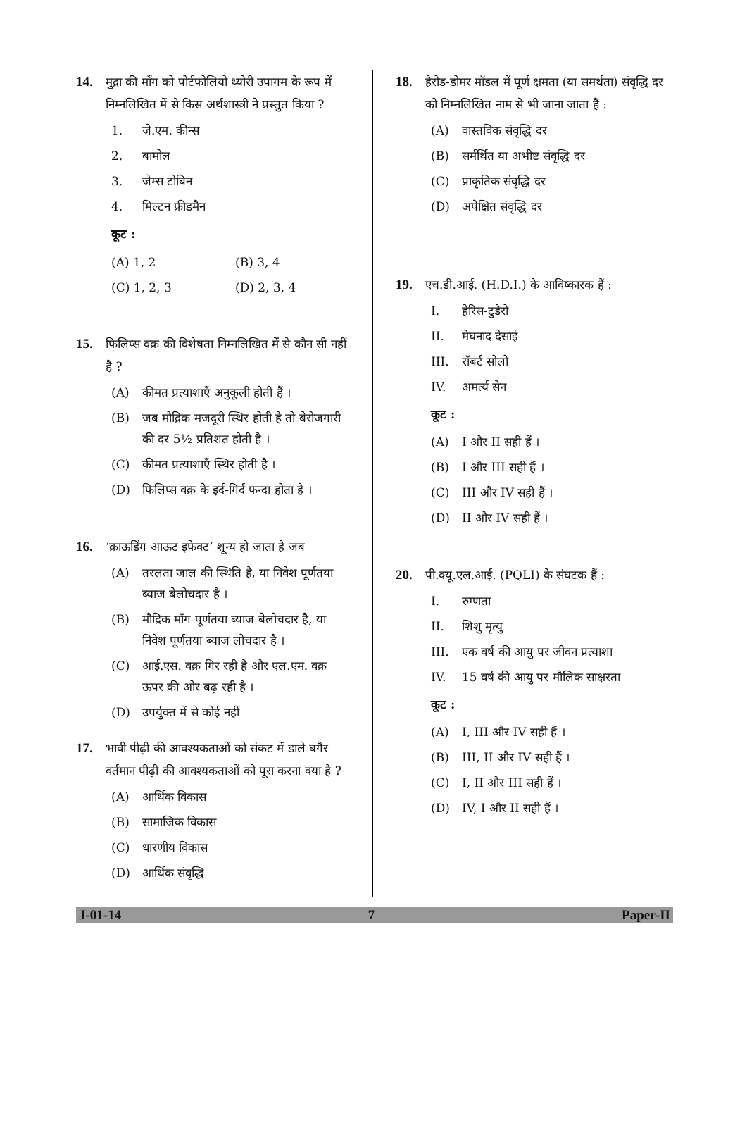14. मुद्रा की माँग को पोर्टफोलियो थ्योरी उपागम के रूप में निम्नलिखित में से किस अर्थशास्त्री ने प्रस्तुत किया ?
1. जे.एम. कीन्स
2. बामोल
3. जेम्स टोबिन
4. मिल्टन फ्रीडमैन
कूट :
(A) 1, 2 (B) 3, 4
(C) 1, 2, 3 (D) 2, 3, 4
15. फिलिप्स वक्र की विशेषता निम्नलिखित में से कौन सी नहीं है ?
(A) कीमत प्रत्याशाएँ अनुकूली होती हैं ।
(B) जब मौद्रिक मजदूरी स्थिर होती है तो बेरोजगारी की दर 5½ प्रतिशत होती है ।
(C) कीमत प्रत्याशाएँ स्थिर होती है ।
(D) फिलिप्स वक्र के इर्द-गिर्द फन्दा होता है ।
16. ‘क्राऊडिंग आऊट इफेक्ट’ शून्य हो जाता है जब
(A) तरलता जाल की स्थिति है, या निवेश पूर्णतया ब्याज बेलोचदार है ।
(B) मौद्रिक माँग पूर्णतया ब्याज बेलोचदार है, या निवेश पूर्णतया ब्याज लोचदार है ।
(C) आई.एस. वक्र गिर रही है और एल.एम. वक्र ऊपर की ओर बढ़ रही है ।
(D) उपर्युक्त में से कोई नहीं
17. भावी पीढ़ी की आवश्यकताओं को संकट में डाले बगैर वर्तमान पीढ़ी की आवश्यकताओं को पूरा करना क्या है ?
(A) आर्थिक विकास
(B) सामाजिक विकास
(C) धारणीय विकास
(D) आर्थिक संवृद्धि
18. हैरोड-डोमर मॉडल में पूर्ण क्षमता (या समर्थता) संवृद्धि दर को निम्नलिखित नाम से भी जाना जाता है :
(A) वास्तविक संवृद्धि दर
(B) सर्मर्थित या अभीष्ट संवृद्धि दर
(C) प्राकृतिक संवृद्धि दर
(D) अपेक्षित संवृद्धि दर
19. एच.डी.आई. (H.D.I.) के आविष्कारक हैं :
I. हेरिस-टुडैरो
II. मेघनाद देसाई
III. रॉबर्ट सोलो
IV. अमर्त्य सेन
कूट :
(A) I और II सही हैं ।
(B) I और III सही हैं ।
(C) III और IV सही हैं ।
(D) II और IV सही हैं ।
20. पी.क्यू.एल.आई. (PQLI) के संघटक हैं :
I. रुग्णता
II. शिशु मृत्यु
III. एक वर्ष की आयु पर जीवन प्रत्याशा
IV. 15 वर्ष की आयु पर मौलिक साक्षरता
कूट :
(A) I, III और IV सही हैं ।
(B) III, II और IV सही हैं ।
(C) I, II और III सही हैं ।
(D) IV, I और II सही हैं ।
J-01-14 7 Paper-II